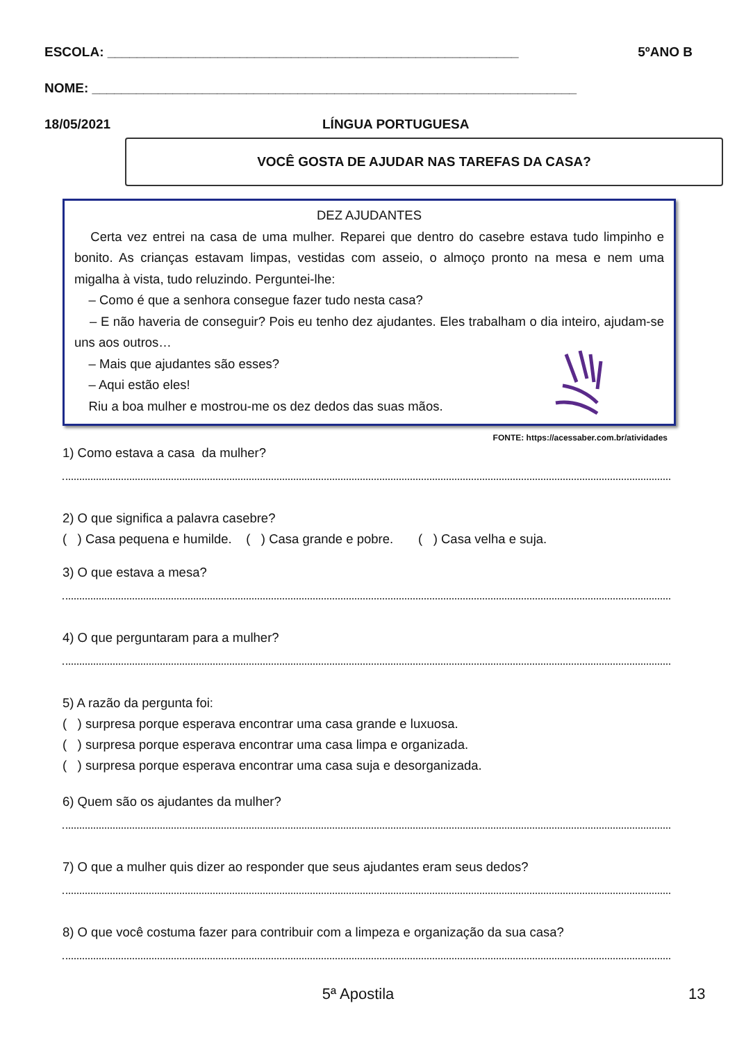ESCOLA: ________________________________________________________ 5ºANO B
NOME: __________________________________________________________________
18/05/2021 LÍNGUA PORTUGUESA
VOCÊ GOSTA DE AJUDAR NAS TAREFAS DA CASA?
DEZ AJUDANTES
Certa vez entrei na casa de uma mulher. Reparei que dentro do casebre estava tudo limpinho e bonito. As crianças estavam limpas, vestidas com asseio, o almoço pronto na mesa e nem uma migalha à vista, tudo reluzindo. Perguntei-lhe:
– Como é que a senhora consegue fazer tudo nesta casa?
– E não haveria de conseguir? Pois eu tenho dez ajudantes. Eles trabalham o dia inteiro, ajudam-se uns aos outros…
– Mais que ajudantes são esses?
– Aqui estão eles!
Riu a boa mulher e mostrou-me os dez dedos das suas mãos.
FONTE: https://acessaber.com.br/atividades
1) Como estava a casa da mulher?
2) O que significa a palavra casebre?
( ) Casa pequena e humilde. ( ) Casa grande e pobre. ( ) Casa velha e suja.
3) O que estava a mesa?
4) O que perguntaram para a mulher?
5) A razão da pergunta foi:
( ) surpresa porque esperava encontrar uma casa grande e luxuosa.
( ) surpresa porque esperava encontrar uma casa limpa e organizada.
( ) surpresa porque esperava encontrar uma casa suja e desorganizada.
6) Quem são os ajudantes da mulher?
7) O que a mulher quis dizer ao responder que seus ajudantes eram seus dedos?
8) O que você costuma fazer para contribuir com a limpeza e organização da sua casa?
5ª Apostila 13